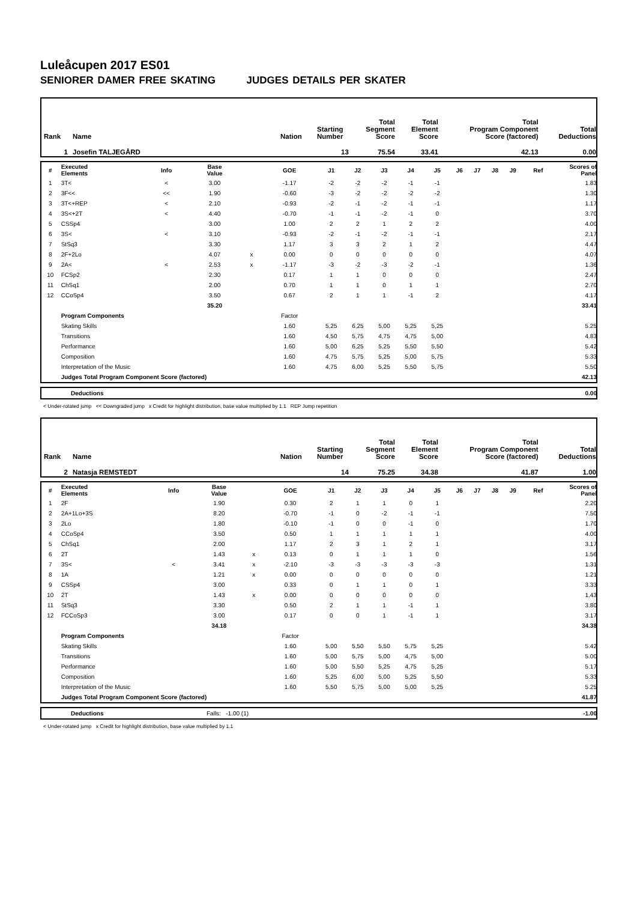Luleåcupen 2017 ES01
SENIORER DAMER FREE SKATING JUDGES DETAILS PER SKATER
| Rank | Name | Nation | Starting Number | Total Segment Score | Total Element Score | Total Program Component Score (factored) | Total Deductions |
| 1 | Josefin TALJEGÅRD | | 13 | 75.54 | 33.41 | 42.13 | 0.00 |
| # | Executed Elements | Info | Base Value | | GOE | J1 | J2 | J3 | J4 | J5 | J6 | J7 | J8 | J9 | Ref | Scores of Panel |
| 1 | 3T< | < | 3.00 | | -1.17 | -2 | -2 | -2 | -1 | -1 | | | | | | 1.83 |
| 2 | 3F<< | << | 1.90 | | -0.60 | -3 | -2 | -2 | -2 | -2 | | | | | | 1.30 |
| 3 | 3T<+REP | < | 2.10 | | -0.93 | -2 | -1 | -2 | -1 | -1 | | | | | | 1.17 |
| 4 | 3S<+2T | < | 4.40 | | -0.70 | -1 | -1 | -2 | -1 | 0 | | | | | | 3.70 |
| 5 | CSSp4 | | 3.00 | | 1.00 | 2 | 2 | 1 | 2 | 2 | | | | | | 4.00 |
| 6 | 3S< | < | 3.10 | | -0.93 | -2 | -1 | -2 | -1 | -1 | | | | | | 2.17 |
| 7 | StSq3 | | 3.30 | | 1.17 | 3 | 3 | 2 | 1 | 2 | | | | | | 4.47 |
| 8 | 2F+2Lo | | 4.07 | x | 0.00 | 0 | 0 | 0 | 0 | 0 | | | | | | 4.07 |
| 9 | 2A< | < | 2.53 | x | -1.17 | -3 | -2 | -3 | -2 | -1 | | | | | | 1.36 |
| 10 | FCSp2 | | 2.30 | | 0.17 | 1 | 1 | 0 | 0 | 0 | | | | | | 2.47 |
| 11 | ChSq1 | | 2.00 | | 0.70 | 1 | 1 | 0 | 1 | 1 | | | | | | 2.70 |
| 12 | CCoSp4 | | 3.50 | | 0.67 | 2 | 1 | 1 | -1 | 2 | | | | | | 4.17 |
| | | | 35.20 | | | | | | | | | | | | | 33.41 |
| | Program Components | | | | Factor | | | | | | | | | | | |
| | Skating Skills | | | | 1.60 | 5,25 | 6,25 | 5,00 | 5,25 | 5,25 | | | | | | 5.25 |
| | Transitions | | | | 1.60 | 4,50 | 5,75 | 4,75 | 4,75 | 5,00 | | | | | | 4.83 |
| | Performance | | | | 1.60 | 5,00 | 6,25 | 5,25 | 5,50 | 5,50 | | | | | | 5.42 |
| | Composition | | | | 1.60 | 4,75 | 5,75 | 5,25 | 5,00 | 5,75 | | | | | | 5.33 |
| | Interpretation of the Music | | | | 1.60 | 4,75 | 6,00 | 5,25 | 5,50 | 5,75 | | | | | | 5.50 |
| | Judges Total Program Component Score (factored) | | | | | | | | | | | | | | | 42.13 |
| | Deductions | 0.00 |
< Under-rotated jump << Downgraded jump x Credit for highlight distribution, base value multiplied by 1.1 REP Jump repetition
| Rank | Name | Nation | Starting Number | Total Segment Score | Total Element Score | Total Program Component Score (factored) | Total Deductions |
| 2 | Natasja REMSTEDT | | 14 | 75.25 | 34.38 | 41.87 | 1.00 |
| # | Executed Elements | Info | Base Value | | GOE | J1 | J2 | J3 | J4 | J5 | J6 | J7 | J8 | J9 | Ref | Scores of Panel |
| 1 | 2F | | 1.90 | | 0.30 | 2 | 1 | 1 | 0 | 1 | | | | | | 2.20 |
| 2 | 2A+1Lo+3S | | 8.20 | | -0.70 | -1 | 0 | -2 | -1 | -1 | | | | | | 7.50 |
| 3 | 2Lo | | 1.80 | | -0.10 | -1 | 0 | 0 | -1 | 0 | | | | | | 1.70 |
| 4 | CCoSp4 | | 3.50 | | 0.50 | 1 | 1 | 1 | 1 | 1 | | | | | | 4.00 |
| 5 | ChSq1 | | 2.00 | | 1.17 | 2 | 3 | 1 | 2 | 1 | | | | | | 3.17 |
| 6 | 2T | | 1.43 | x | 0.13 | 0 | 1 | 1 | 1 | 0 | | | | | | 1.56 |
| 7 | 3S< | < | 3.41 | x | -2.10 | -3 | -3 | -3 | -3 | -3 | | | | | | 1.31 |
| 8 | 1A | | 1.21 | x | 0.00 | 0 | 0 | 0 | 0 | 0 | | | | | | 1.21 |
| 9 | CSSp4 | | 3.00 | | 0.33 | 0 | 1 | 1 | 0 | 1 | | | | | | 3.33 |
| 10 | 2T | | 1.43 | x | 0.00 | 0 | 0 | 0 | 0 | 0 | | | | | | 1.43 |
| 11 | StSq3 | | 3.30 | | 0.50 | 2 | 1 | 1 | -1 | 1 | | | | | | 3.80 |
| 12 | FCCoSp3 | | 3.00 | | 0.17 | 0 | 0 | 1 | -1 | 1 | | | | | | 3.17 |
| | | | 34.18 | | | | | | | | | | | | | 34.38 |
| | Program Components | | | | Factor | | | | | | | | | | | |
| | Skating Skills | | | | 1.60 | 5,00 | 5,50 | 5,50 | 5,75 | 5,25 | | | | | | 5.42 |
| | Transitions | | | | 1.60 | 5,00 | 5,75 | 5,00 | 4,75 | 5,00 | | | | | | 5.00 |
| | Performance | | | | 1.60 | 5,00 | 5,50 | 5,25 | 4,75 | 5,25 | | | | | | 5.17 |
| | Composition | | | | 1.60 | 5,25 | 6,00 | 5,00 | 5,25 | 5,50 | | | | | | 5.33 |
| | Interpretation of the Music | | | | 1.60 | 5,50 | 5,75 | 5,00 | 5,00 | 5,25 | | | | | | 5.25 |
| | Judges Total Program Component Score (factored) | | | | | | | | | | | | | | | 41.87 |
| | Deductions | Falls: -1.00 (1) | -1.00 |
< Under-rotated jump x Credit for highlight distribution, base value multiplied by 1.1